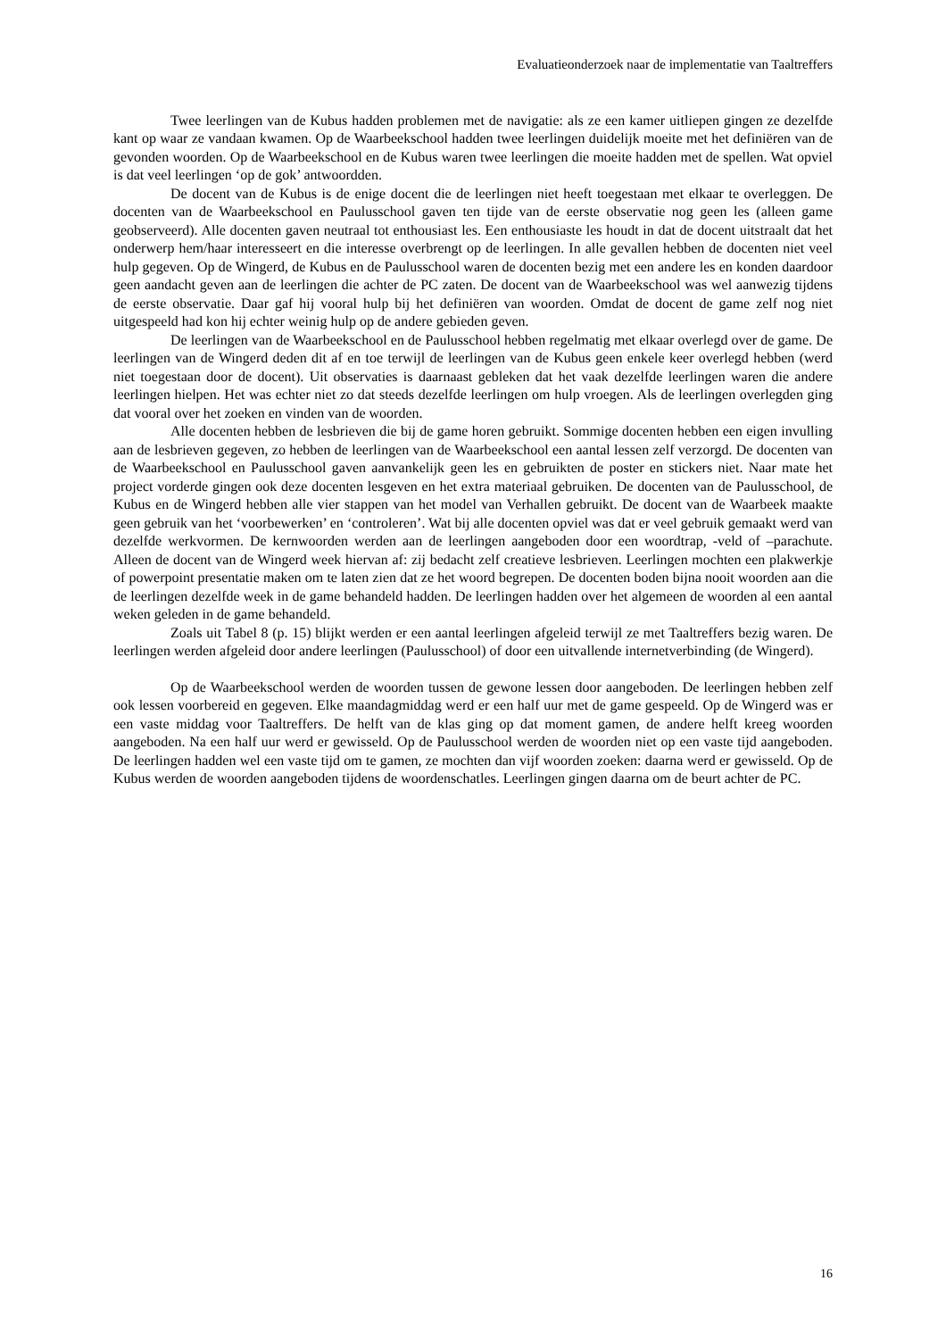Evaluatieonderzoek naar de implementatie van Taaltreffers
Twee leerlingen van de Kubus hadden problemen met de navigatie: als ze een kamer uitliepen gingen ze dezelfde kant op waar ze vandaan kwamen. Op de Waarbeekschool hadden twee leerlingen duidelijk moeite met het definiëren van de gevonden woorden. Op de Waarbeekschool en de Kubus waren twee leerlingen die moeite hadden met de spellen. Wat opviel is dat veel leerlingen ‘op de gok’ antwoordden.
De docent van de Kubus is de enige docent die de leerlingen niet heeft toegestaan met elkaar te overleggen. De docenten van de Waarbeekschool en Paulusschool gaven ten tijde van de eerste observatie nog geen les (alleen game geobserveerd). Alle docenten gaven neutraal tot enthousiast les. Een enthousiaste les houdt in dat de docent uitstraalt dat het onderwerp hem/haar interesseert en die interesse overbrengt op de leerlingen. In alle gevallen hebben de docenten niet veel hulp gegeven. Op de Wingerd, de Kubus en de Paulusschool waren de docenten bezig met een andere les en konden daardoor geen aandacht geven aan de leerlingen die achter de PC zaten. De docent van de Waarbeekschool was wel aanwezig tijdens de eerste observatie. Daar gaf hij vooral hulp bij het definiëren van woorden. Omdat de docent de game zelf nog niet uitgespeeld had kon hij echter weinig hulp op de andere gebieden geven.
De leerlingen van de Waarbeekschool en de Paulusschool hebben regelmatig met elkaar overlegd over de game. De leerlingen van de Wingerd deden dit af en toe terwijl de leerlingen van de Kubus geen enkele keer overlegd hebben (werd niet toegestaan door de docent). Uit observaties is daarnaast gebleken dat het vaak dezelfde leerlingen waren die andere leerlingen hielpen. Het was echter niet zo dat steeds dezelfde leerlingen om hulp vroegen. Als de leerlingen overlegden ging dat vooral over het zoeken en vinden van de woorden.
Alle docenten hebben de lesbrieven die bij de game horen gebruikt. Sommige docenten hebben een eigen invulling aan de lesbrieven gegeven, zo hebben de leerlingen van de Waarbeekschool een aantal lessen zelf verzorgd. De docenten van de Waarbeekschool en Paulusschool gaven aanvankelijk geen les en gebruikten de poster en stickers niet. Naar mate het project vorderde gingen ook deze docenten lesgeven en het extra materiaal gebruiken. De docenten van de Paulusschool, de Kubus en de Wingerd hebben alle vier stappen van het model van Verhallen gebruikt. De docent van de Waarbeek maakte geen gebruik van het ‘voorbewerken’ en ‘controleren’. Wat bij alle docenten opviel was dat er veel gebruik gemaakt werd van dezelfde werkvormen. De kernwoorden werden aan de leerlingen aangeboden door een woordtrap, -veld of –parachute. Alleen de docent van de Wingerd week hiervan af: zij bedacht zelf creatieve lesbrieven. Leerlingen mochten een plakwerkje of powerpoint presentatie maken om te laten zien dat ze het woord begrepen. De docenten boden bijna nooit woorden aan die de leerlingen dezelfde week in de game behandeld hadden. De leerlingen hadden over het algemeen de woorden al een aantal weken geleden in de game behandeld.
Zoals uit Tabel 8 (p. 15) blijkt werden er een aantal leerlingen afgeleid terwijl ze met Taaltreffers bezig waren. De leerlingen werden afgeleid door andere leerlingen (Paulusschool) of door een uitvallende internetverbinding (de Wingerd).
Op de Waarbeekschool werden de woorden tussen de gewone lessen door aangeboden. De leerlingen hebben zelf ook lessen voorbereid en gegeven. Elke maandagmiddag werd er een half uur met de game gespeeld. Op de Wingerd was er een vaste middag voor Taaltreffers. De helft van de klas ging op dat moment gamen, de andere helft kreeg woorden aangeboden. Na een half uur werd er gewisseld. Op de Paulusschool werden de woorden niet op een vaste tijd aangeboden. De leerlingen hadden wel een vaste tijd om te gamen, ze mochten dan vijf woorden zoeken: daarna werd er gewisseld. Op de Kubus werden de woorden aangeboden tijdens de woordenschatles. Leerlingen gingen daarna om de beurt achter de PC.
16